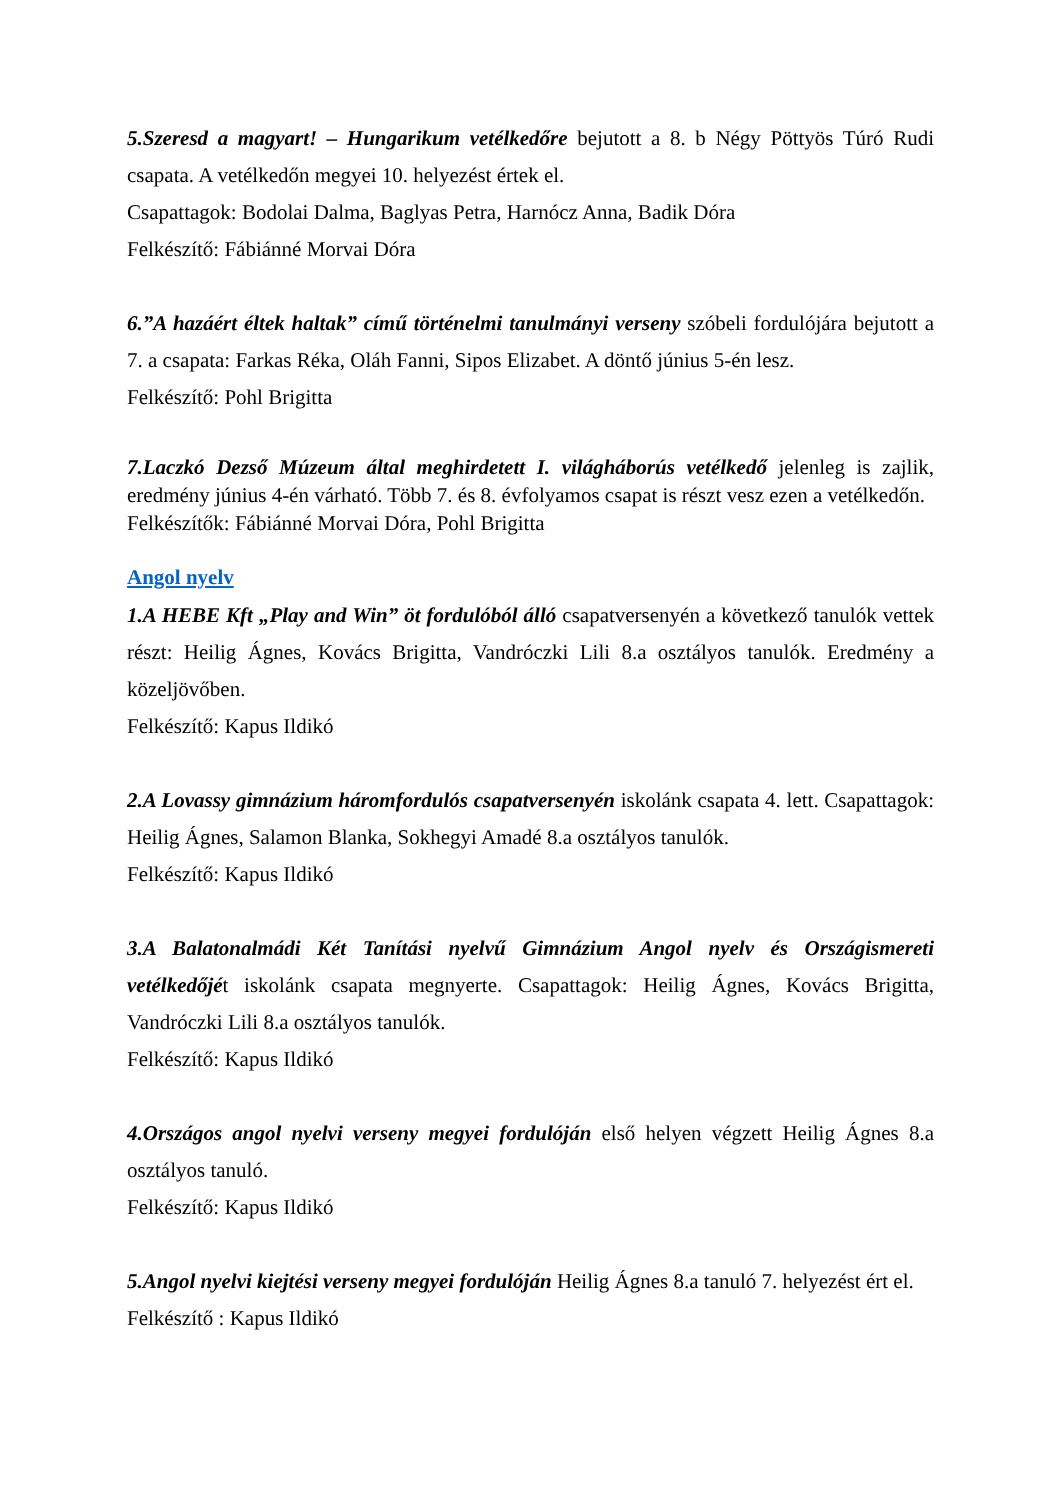5.Szeresd a magyart! – Hungarikum vetélkedőre bejutott a 8. b Négy Pöttyös Túró Rudi csapata. A vetélkedőn megyei 10. helyezést értek el.
Csapattagok: Bodolai Dalma, Baglyas Petra, Harnócz Anna, Badik Dóra
Felkészítő: Fábiánné Morvai Dóra
6.”A hazáért éltek haltak” című történelmi tanulmányi verseny szóbeli fordulójára bejutott a 7. a csapata: Farkas Réka, Oláh Fanni, Sipos Elizabet. A döntő június 5-én lesz.
Felkészítő: Pohl Brigitta
7.Laczkó Dezső Múzeum által meghirdetett I. világháborús vetélkedő jelenleg is zajlik, eredmény június 4-én várható. Több 7. és 8. évfolyamos csapat is részt vesz ezen a vetélkedőn.
Felkészítők: Fábiánné Morvai Dóra, Pohl Brigitta
Angol nyelv
1.A HEBE Kft „Play and Win” öt fordulóból álló csapatversenyén a következő tanulók vettek részt: Heilig Ágnes, Kovács Brigitta, Vandróczki Lili 8.a osztályos tanulók. Eredmény a közeljövőben.
Felkészítő: Kapus Ildikó
2.A Lovassy gimnázium háromfordulós csapatversenyén iskolánk csapata 4. lett. Csapattagok: Heilig Ágnes, Salamon Blanka, Sokhegyi Amadé 8.a osztályos tanulók.
Felkészítő: Kapus Ildikó
3.A Balatonalmádi Két Tanítási nyelvű Gimnázium Angol nyelv és Országismereti vetélkedőjét iskolánk csapata megnyerte. Csapattagok: Heilig Ágnes, Kovács Brigitta, Vandróczki Lili 8.a osztályos tanulók.
Felkészítő: Kapus Ildikó
4.Országos angol nyelvi verseny megyei fordulóján első helyen végzett Heilig Ágnes 8.a osztályos tanuló.
Felkészítő: Kapus Ildikó
5.Angol nyelvi kiejtési verseny megyei fordulóján Heilig Ágnes 8.a tanuló 7. helyezést ért el.
Felkészítő : Kapus Ildikó